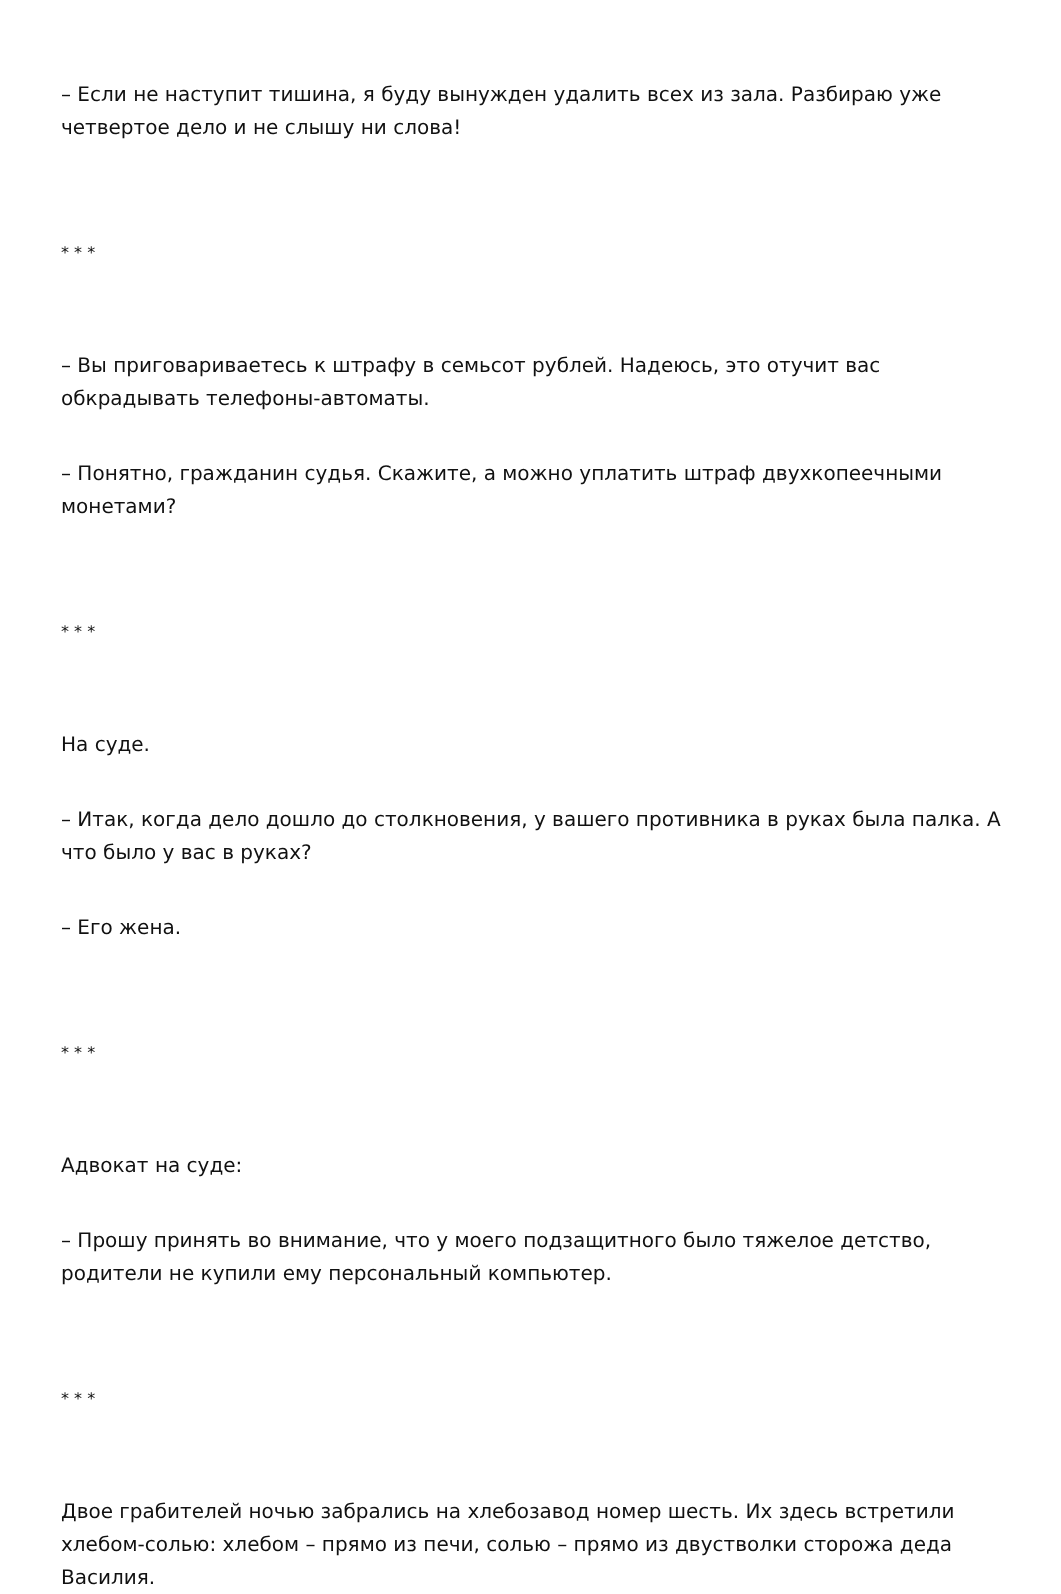– Если не наступит тишина, я буду вынужден удалить всех из зала. Разбираю уже четвертое дело и не слышу ни слова!
* * *
– Вы приговариваетесь к штрафу в семьсот рублей. Надеюсь, это отучит вас обкрадывать телефоны-автоматы.
– Понятно, гражданин судья. Скажите, а можно уплатить штраф двухкопеечными монетами?
* * *
На суде.
– Итак, когда дело дошло до столкновения, у вашего противника в руках была палка. А что было у вас в руках?
– Его жена.
* * *
Адвокат на суде:
– Прошу принять во внимание, что у моего подзащитного было тяжелое детство, родители не купили ему персональный компьютер.
* * *
Двое грабителей ночью забрались на хлебозавод номер шесть. Их здесь встретили хлебом-солью: хлебом – прямо из печи, солью – прямо из двустволки сторожа деда Василия.